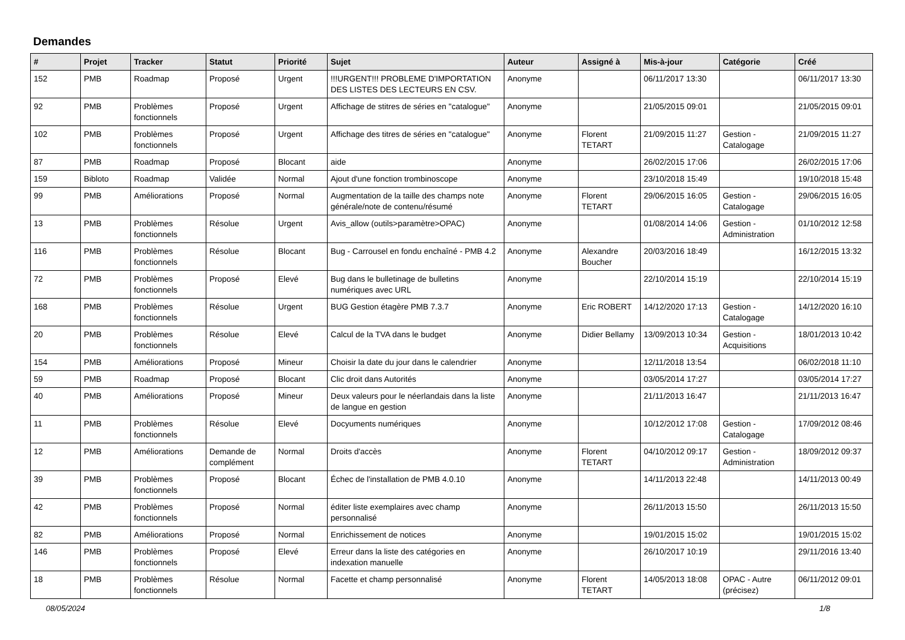Demandes
| # | Projet | Tracker | Statut | Priorité | Sujet | Auteur | Assigné à | Mis-à-jour | Catégorie | Créé |
| --- | --- | --- | --- | --- | --- | --- | --- | --- | --- | --- |
| 152 | PMB | Roadmap | Proposé | Urgent | !!!URGENT!!! PROBLEME D'IMPORTATION DES LISTES DES LECTEURS EN CSV. | Anonyme | | 06/11/2017 13:30 | | 06/11/2017 13:30 |
| 92 | PMB | Problèmes fonctionnels | Proposé | Urgent | Affichage de stitres de séries en "catalogue" | Anonyme | | 21/05/2015 09:01 | | 21/05/2015 09:01 |
| 102 | PMB | Problèmes fonctionnels | Proposé | Urgent | Affichage des titres de séries en "catalogue" | Anonyme | Florent TETART | 21/09/2015 11:27 | Gestion - Catalogage | 21/09/2015 11:27 |
| 87 | PMB | Roadmap | Proposé | Blocant | aide | Anonyme | | 26/02/2015 17:06 | | 26/02/2015 17:06 |
| 159 | Bibloto | Roadmap | Validée | Normal | Ajout d'une fonction trombinoscope | Anonyme | | 23/10/2018 15:49 | | 19/10/2018 15:48 |
| 99 | PMB | Améliorations | Proposé | Normal | Augmentation de la taille des champs note générale/note de contenu/résumé | Anonyme | Florent TETART | 29/06/2015 16:05 | Gestion - Catalogage | 29/06/2015 16:05 |
| 13 | PMB | Problèmes fonctionnels | Résolue | Urgent | Avis_allow (outils>paramètre>OPAC) | Anonyme | | 01/08/2014 14:06 | Gestion - Administration | 01/10/2012 12:58 |
| 116 | PMB | Problèmes fonctionnels | Résolue | Blocant | Bug - Carrousel en fondu enchaîné - PMB 4.2 | Anonyme | Alexandre Boucher | 20/03/2016 18:49 | | 16/12/2015 13:32 |
| 72 | PMB | Problèmes fonctionnels | Proposé | Elevé | Bug dans le bulletinage de bulletins numériques avec URL | Anonyme | | 22/10/2014 15:19 | | 22/10/2014 15:19 |
| 168 | PMB | Problèmes fonctionnels | Résolue | Urgent | BUG Gestion étagère PMB 7.3.7 | Anonyme | Eric ROBERT | 14/12/2020 17:13 | Gestion - Catalogage | 14/12/2020 16:10 |
| 20 | PMB | Problèmes fonctionnels | Résolue | Elevé | Calcul de la TVA dans le budget | Anonyme | Didier Bellamy | 13/09/2013 10:34 | Gestion - Acquisitions | 18/01/2013 10:42 |
| 154 | PMB | Améliorations | Proposé | Mineur | Choisir la date du jour dans le calendrier | Anonyme | | 12/11/2018 13:54 | | 06/02/2018 11:10 |
| 59 | PMB | Roadmap | Proposé | Blocant | Clic droit dans Autorités | Anonyme | | 03/05/2014 17:27 | | 03/05/2014 17:27 |
| 40 | PMB | Améliorations | Proposé | Mineur | Deux valeurs pour le néerlandais dans la liste de langue en gestion | Anonyme | | 21/11/2013 16:47 | | 21/11/2013 16:47 |
| 11 | PMB | Problèmes fonctionnels | Résolue | Elevé | Docyuments numériques | Anonyme | | 10/12/2012 17:08 | Gestion - Catalogage | 17/09/2012 08:46 |
| 12 | PMB | Améliorations | Demande de complément | Normal | Droits d'accès | Anonyme | Florent TETART | 04/10/2012 09:17 | Gestion - Administration | 18/09/2012 09:37 |
| 39 | PMB | Problèmes fonctionnels | Proposé | Blocant | Échec de l'installation de PMB 4.0.10 | Anonyme | | 14/11/2013 22:48 | | 14/11/2013 00:49 |
| 42 | PMB | Problèmes fonctionnels | Proposé | Normal | éditer liste exemplaires avec champ personnalisé | Anonyme | | 26/11/2013 15:50 | | 26/11/2013 15:50 |
| 82 | PMB | Améliorations | Proposé | Normal | Enrichissement de notices | Anonyme | | 19/01/2015 15:02 | | 19/01/2015 15:02 |
| 146 | PMB | Problèmes fonctionnels | Proposé | Elevé | Erreur dans la liste des catégories en indexation manuelle | Anonyme | | 26/10/2017 10:19 | | 29/11/2016 13:40 |
| 18 | PMB | Problèmes fonctionnels | Résolue | Normal | Facette et champ personnalisé | Anonyme | Florent TETART | 14/05/2013 18:08 | OPAC - Autre (précisez) | 06/11/2012 09:01 |
08/05/2024 1/8